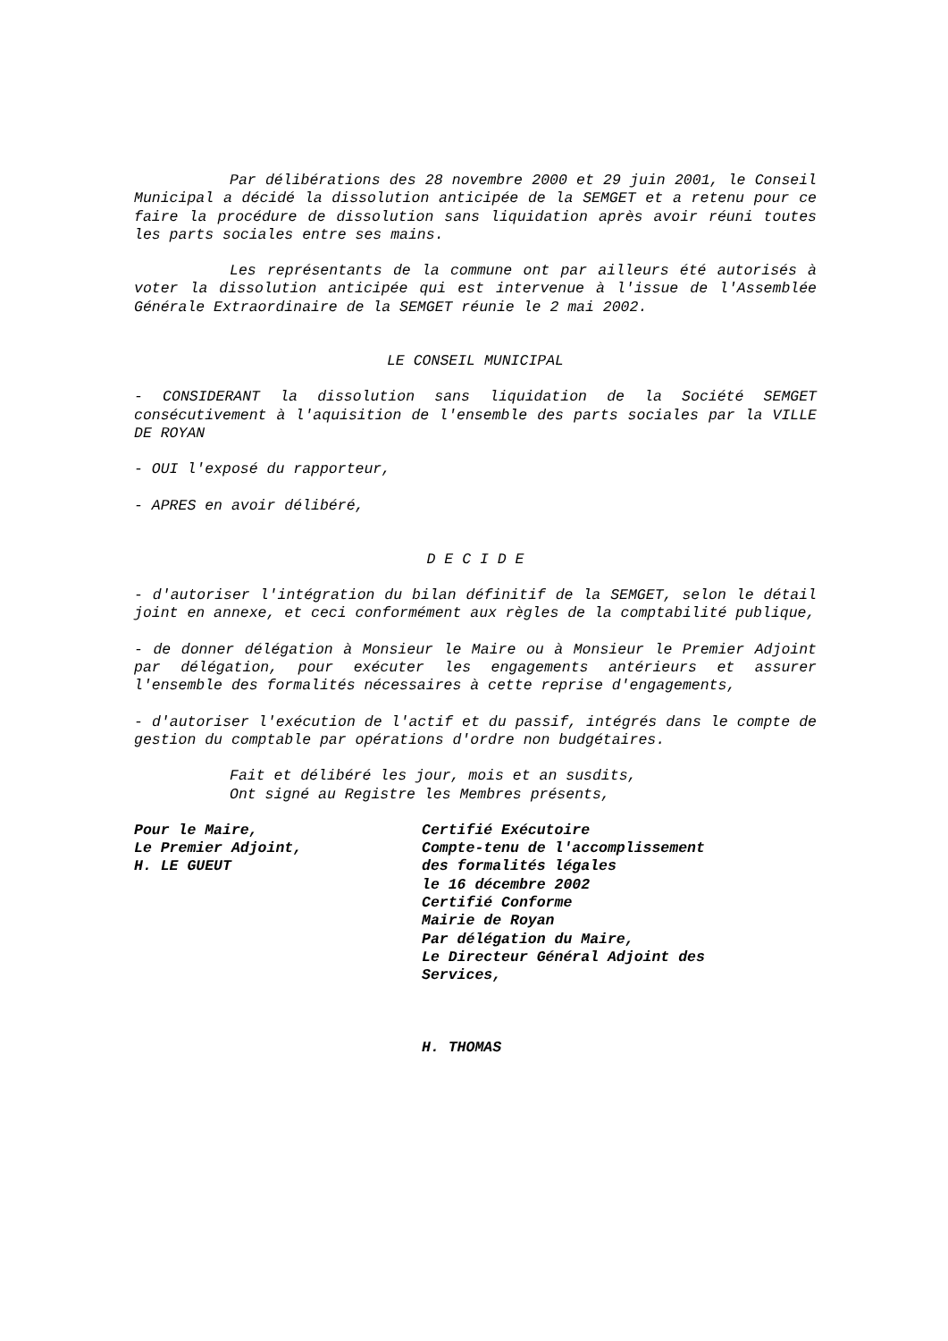Par délibérations des 28 novembre 2000 et 29 juin 2001, le Conseil Municipal a décidé la dissolution anticipée de la SEMGET et a retenu pour ce faire la procédure de dissolution sans liquidation après avoir réuni toutes les parts sociales entre ses mains.
Les représentants de la commune ont par ailleurs été autorisés à voter la dissolution anticipée qui est intervenue à l'issue de l'Assemblée Générale Extraordinaire de la SEMGET réunie le 2 mai 2002.
LE CONSEIL MUNICIPAL
- CONSIDERANT la dissolution sans liquidation de la Société SEMGET consécutivement à l'aquisition de l'ensemble des parts sociales par la VILLE DE ROYAN
- OUI l'exposé du rapporteur,
- APRES en avoir délibéré,
D E C I D E
- d'autoriser l'intégration du bilan définitif de la SEMGET, selon le détail joint en annexe, et ceci conformément aux règles de la comptabilité publique,
- de donner délégation à Monsieur le Maire ou à Monsieur le Premier Adjoint par délégation, pour exécuter les engagements antérieurs et assurer l'ensemble des formalités nécessaires à cette reprise d'engagements,
- d'autoriser l'exécution de l'actif et du passif, intégrés dans le compte de gestion du comptable par opérations d'ordre non budgétaires.
Fait et délibéré les jour, mois et an susdits,
Ont signé au Registre les Membres présents,
Pour le Maire,
Le Premier Adjoint,
H. LE GUEUT
Certifié Exécutoire
Compte-tenu de l'accomplissement
des formalités légales
le 16 décembre 2002
Certifié Conforme
Mairie de Royan
Par délégation du Maire,
Le Directeur Général Adjoint des
Services,
H. THOMAS